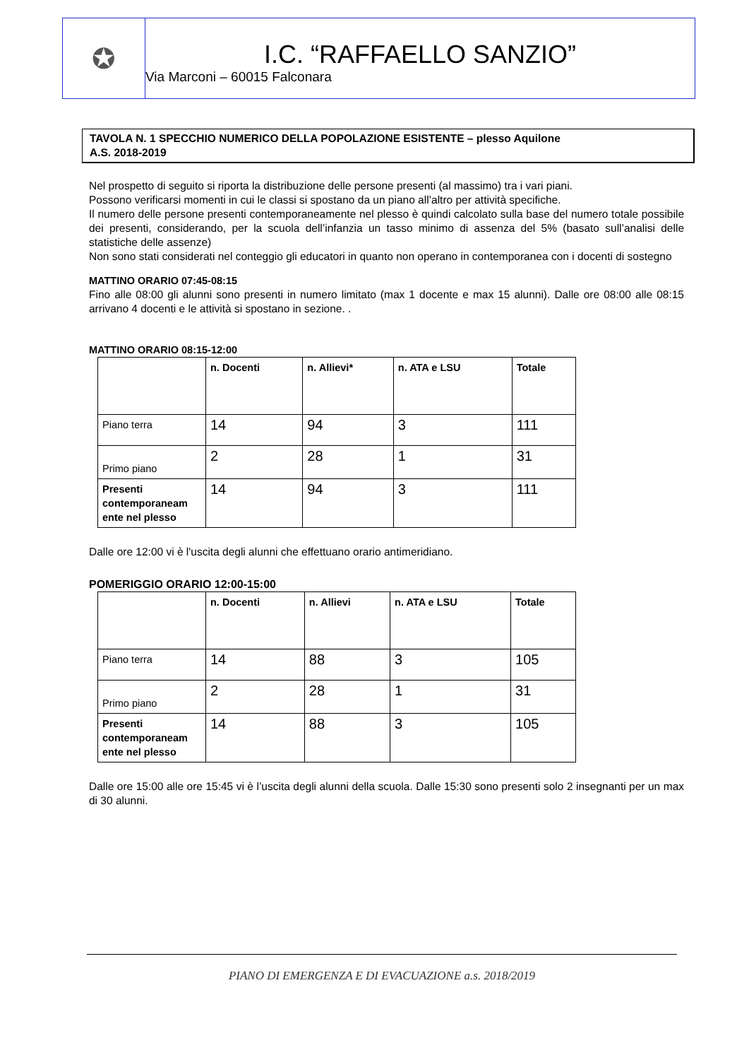✪
I.C. “RAFFAELLO SANZIO”
Via Marconi – 60015 Falconara
TAVOLA N. 1 SPECCHIO NUMERICO DELLA POPOLAZIONE ESISTENTE – plesso Aquilone
A.S. 2018-2019
Nel prospetto di seguito si riporta la distribuzione delle persone presenti (al massimo) tra i vari piani.
Possono verificarsi momenti in cui le classi si spostano da un piano all’altro per attività specifiche.
Il numero delle persone presenti contemporaneamente nel plesso è quindi calcolato sulla base del numero totale possibile dei presenti, considerando, per la scuola dell’infanzia un tasso minimo di assenza del 5% (basato sull’analisi delle statistiche delle assenze)
Non sono stati considerati nel conteggio gli educatori in quanto non operano in contemporanea con i docenti di sostegno
MATTINO ORARIO 07:45-08:15
Fino alle 08:00 gli alunni sono presenti in numero limitato (max 1 docente e max 15 alunni). Dalle ore 08:00 alle 08:15 arrivano 4 docenti e le attività si spostano in sezione. .
MATTINO ORARIO 08:15-12:00
| | n. Docenti | n. Allievi* | n. ATA e LSU | Totale |
| Piano terra | 14 | 94 | 3 | 111 |
| Primo piano | 2 | 28 | 1 | 31 |
| Presenti contemporaneam ente nel plesso | 14 | 94 | 3 | 111 |
Dalle ore 12:00 vi è l'uscita degli alunni che effettuano orario antimeridiano.
POMERIGGIO ORARIO 12:00-15:00
| | n. Docenti | n. Allievi | n. ATA e LSU | Totale |
| Piano terra | 14 | 88 | 3 | 105 |
| Primo piano | 2 | 28 | 1 | 31 |
| Presenti contemporaneam ente nel plesso | 14 | 88 | 3 | 105 |
Dalle ore 15:00 alle ore 15:45 vi è l’uscita degli alunni della scuola. Dalle 15:30 sono presenti solo 2 insegnanti per un max di 30 alunni.
PIANO DI EMERGENZA E DI EVACUAZIONE a.s. 2018/2019